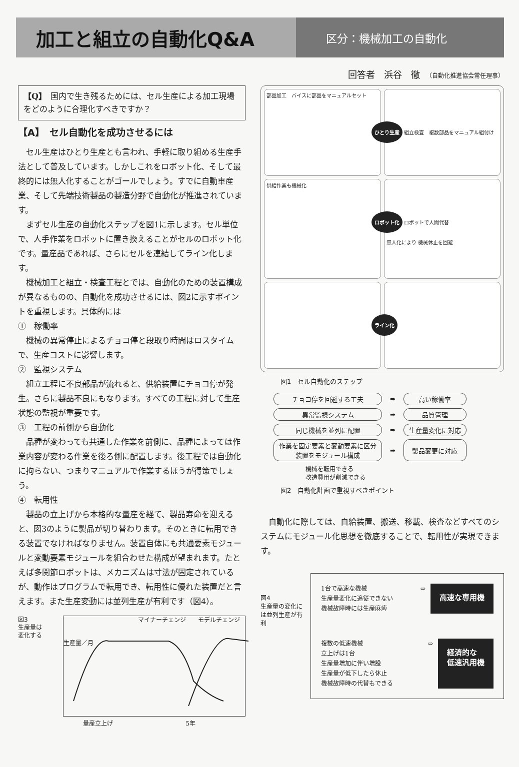加工と組立の自動化Q&A
区分：機械加工の自動化
回答者　浜谷　徹　（自動化推進協会常任理事）
【Q】　国内で生き残るためには、セル生産による加工現場をどのように合理化すべきですか？
【A】　セル自動化を成功させるには
セル生産はひとり生産とも言われ、手軽に取り組める生産手法として普及しています。しかしこれをロボット化、そして最終的には無人化することがゴールでしょう。すでに自動車産業、そして先端技術製品の製造分野で自動化が推進されています。
まずセル生産の自動化ステップを図1に示します。セル単位で、人手作業をロボットに置き換えることがセルのロボット化です。量産品であれば、さらにセルを連結してライン化します。
機械加工と組立・検査工程とでは、自動化のための装置構成が異なるものの、自動化を成功させるには、図2に示すポイントを重視します。具体的には
①　稼働率
機械の異常停止によるチョコ停と段取り時間はロスタイムで、生産コストに影響します。
②　監視システム
組立工程に不良部品が流れると、供給装置にチョコ停が発生。さらに製品不良にもなります。すべての工程に対して生産状態の監視が重要です。
③　工程の前側から自動化
品種が変わっても共通した作業を前側に、品種によっては作業内容が変わる作業を後ろ側に配置します。後工程では自動化に拘らない、つまりマニュアルで作業するほうが得策でしょう。
④　転用性
製品の立上げから本格的な量産を経て、製品寿命を迎えると、図3のように製品が切り替わります。そのときに転用できる装置でなければなりません。装置自体にも共通要素モジュールと変動要素モジュールを組合わせた構成が望まれます。たとえば多関節ロボットは、メカニズムは寸法が固定されているが、動作はプログラムで転用でき、転用性に優れた装置だと言えます。また生産変動には並列生産が有利です（図4）。
図3
生産量は
変化する
マイナーチェンジ　　モデルチェンジ
生産量／月
量産立上げ 5年
部品加工　バイスに部品をマニュアルセット
ひとり生産 組立検査　複数部品をマニュアル組付け
供給作業も機械化
ロボット化 ロボットで人間代替
無人化により 機械休止を回避
ライン化
図1　セル自動化のステップ
| チョコ停を回避する工夫 | ➡ | 高い稼働率 |
| 異常監視システム | ➡ | 品質管理 |
| 同じ機械を並列に配置 | ➡ | 生産量変化に対応 |
| 作業を固定要素と変動要素に区分 装置をモジュール構成 | ➡ | 製品変更に対応 |
機械を転用できる
改造費用が削減できる
図2　自動化計画で重視すべきポイント
自動化に際しては、自給装置、搬送、移載、検査などすべてのシステムにモジュール化思想を徹底することで、転用性が実現できます。
図4
生産量の変化には並列生産が有利
1台で高速な機械
生産量変化に追従できない
機械故障時には生産麻痺
⇨
高速な専用機
複数の低速機械
立上げは1台
生産量増加に伴い増設
生産量が低下したら休止
機械故障時の代替もできる
⇨
経済的な
低速汎用機